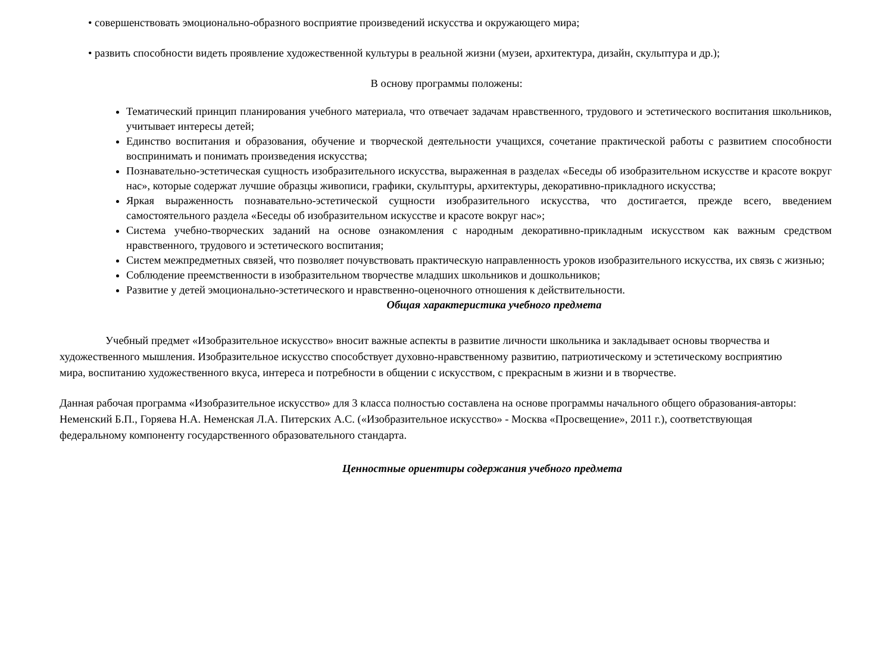• совершенствовать эмоционально-образного восприятие произведений искусства и окружающего мира;
• развить способности видеть проявление художественной культуры в реальной жизни (музеи, архитектура, дизайн, скульптура и др.);
В основу программы положены:
Тематический принцип планирования учебного материала, что отвечает задачам нравственного, трудового и эстетического воспитания школьников, учитывает интересы детей;
Единство воспитания и образования, обучение и творческой деятельности учащихся, сочетание практической работы с развитием способности воспринимать и понимать произведения искусства;
Познавательно-эстетическая сущность изобразительного искусства, выраженная в разделах «Беседы об изобразительном искусстве и красоте вокруг нас», которые содержат лучшие образцы живописи, графики, скульптуры, архитектуры, декоративно-прикладного искусства;
Яркая выраженность познавательно-эстетической сущности изобразительного искусства, что достигается, прежде всего, введением самостоятельного раздела «Беседы об изобразительном искусстве и красоте вокруг нас»;
Система учебно-творческих заданий на основе ознакомления с народным декоративно-прикладным искусством как важным средством нравственного, трудового и эстетического воспитания;
Систем межпредметных связей, что позволяет почувствовать практическую направленность уроков изобразительного искусства, их связь с жизнью;
Соблюдение преемственности в изобразительном творчестве младших школьников и дошкольников;
Развитие у детей эмоционально-эстетического и нравственно-оценочного отношения к действительности.
Общая характеристика учебного предмета
Учебный предмет «Изобразительное искусство» вносит важные аспекты в развитие личности школьника и закладывает основы творчества и художественного мышления. Изобразительное искусство способствует духовно-нравственному развитию, патриотическому и эстетическому восприятию мира, воспитанию художественного вкуса, интереса и потребности в общении с искусством, с прекрасным в жизни и в творчестве.
Данная рабочая программа «Изобразительное искусство» для 3 класса полностью составлена на основе программы начального общего образования-авторы: Неменский Б.П., Горяева Н.А. Неменская Л.А. Питерских А.С. («Изобразительное искусство» - Москва «Просвещение», 2011 г.), соответствующая федеральному компоненту государственного образовательного стандарта.
Ценностные ориентиры содержания учебного предмета